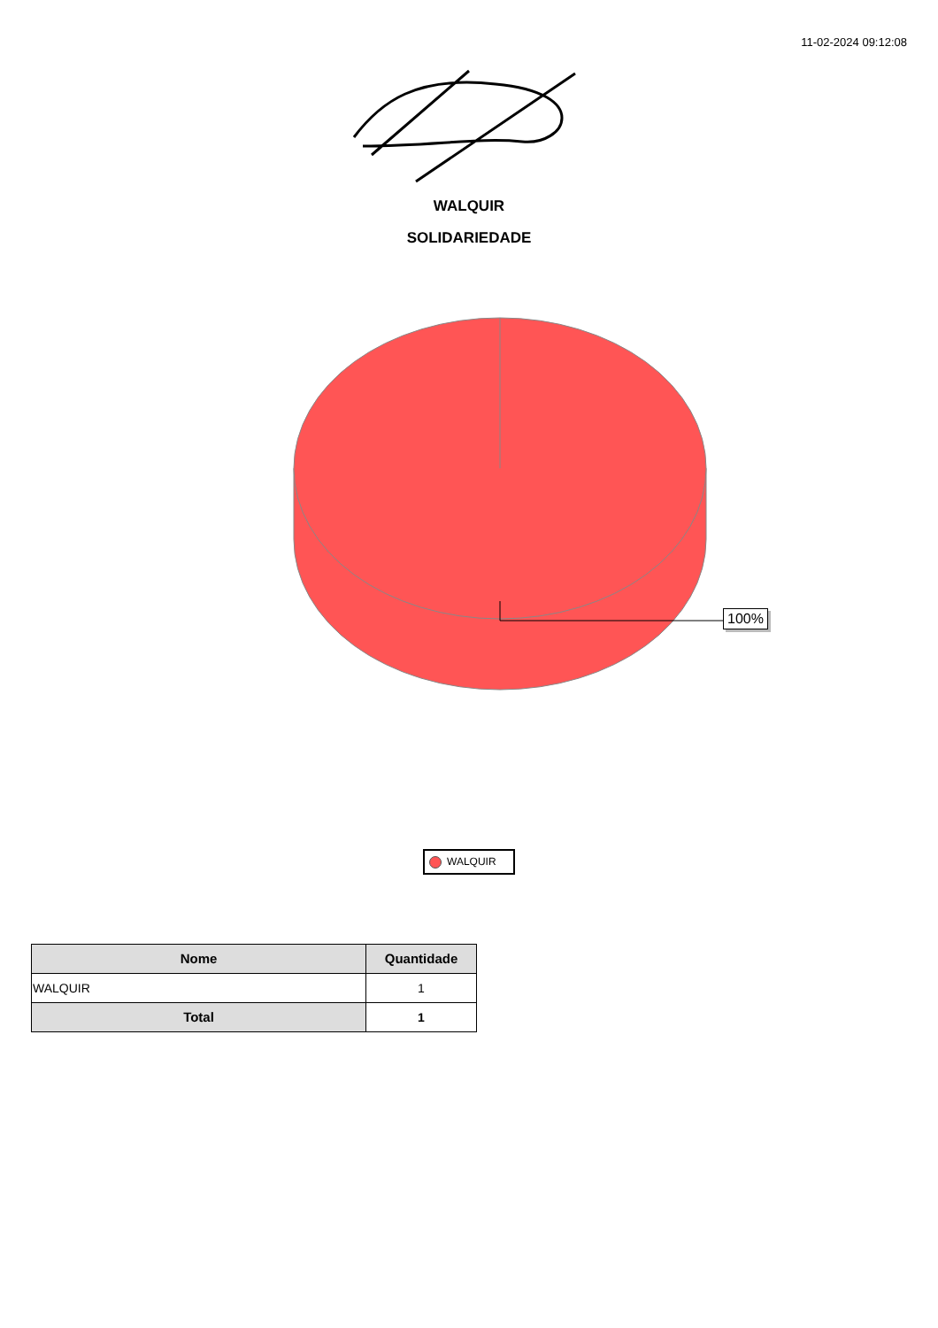11-02-2024 09:12:08
WALQUIR
SOLIDARIEDADE
100%
WALQUIR
| Nome | Quantidade |
| --- | --- |
| WALQUIR | 1 |
| Total | 1 |